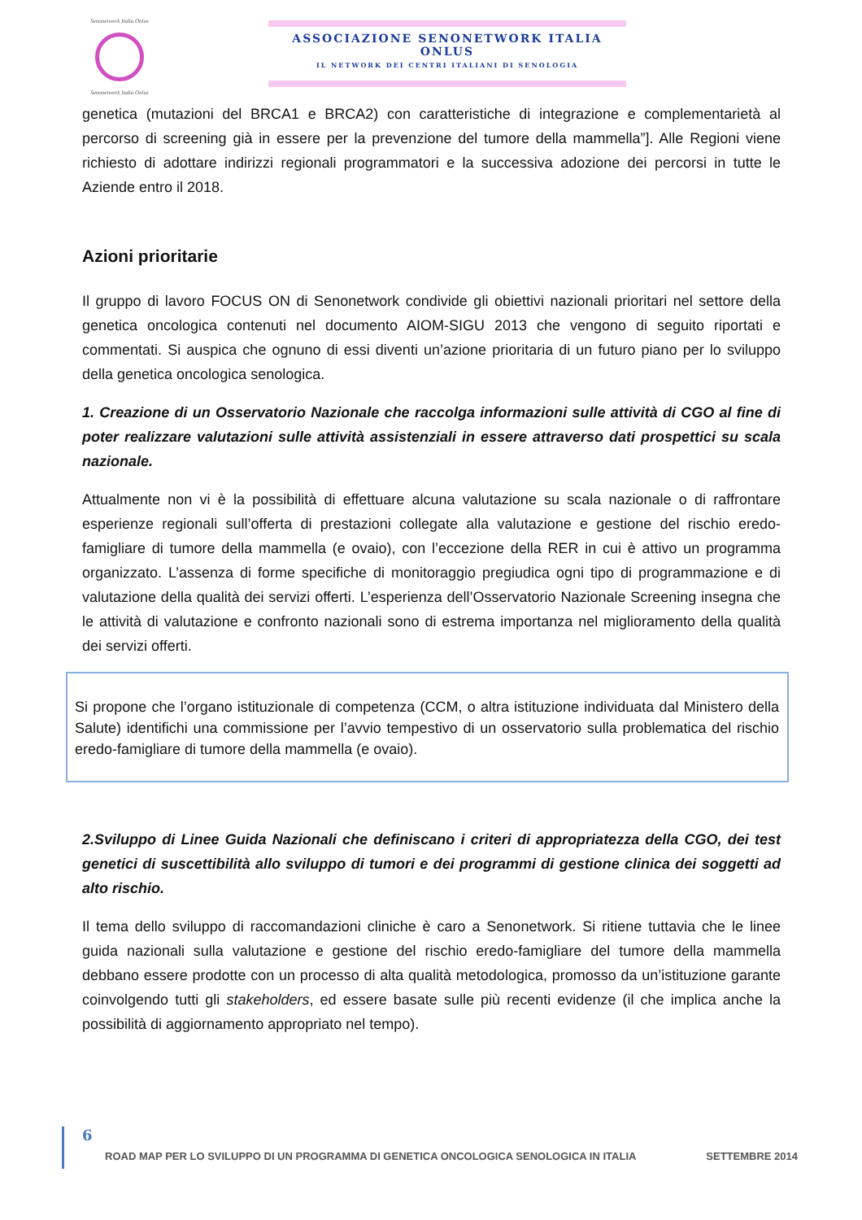Senonetwork Italia Onlus
Senonetwork Italia Onlus
ASSOCIAZIONE SENONETWORK ITALIA ONLUS
IL NETWORK DEI CENTRI ITALIANI DI SENOLOGIA
genetica (mutazioni del BRCA1 e BRCA2) con caratteristiche di integrazione e complementarietà al percorso di screening già in essere per la prevenzione del tumore della mammella”]. Alle Regioni viene richiesto di adottare indirizzi regionali programmatori e la successiva adozione dei percorsi in tutte le Aziende entro il 2018.
Azioni prioritarie
Il gruppo di lavoro FOCUS ON di Senonetwork condivide gli obiettivi nazionali prioritari nel settore della genetica oncologica contenuti nel documento AIOM-SIGU 2013 che vengono di seguito riportati e commentati. Si auspica che ognuno di essi diventi un’azione prioritaria di un futuro piano per lo sviluppo della genetica oncologica senologica.
1. Creazione di un Osservatorio Nazionale che raccolga informazioni sulle attività di CGO al fine di poter realizzare valutazioni sulle attività assistenziali in essere attraverso dati prospettici su scala nazionale.
Attualmente non vi è la possibilità di effettuare alcuna valutazione su scala nazionale o di raffrontare esperienze regionali sull’offerta di prestazioni collegate alla valutazione e gestione del rischio eredo-famigliare di tumore della mammella (e ovaio), con l’eccezione della RER in cui è attivo un programma organizzato. L’assenza di forme specifiche di monitoraggio pregiudica ogni tipo di programmazione e di valutazione della qualità dei servizi offerti. L’esperienza dell’Osservatorio Nazionale Screening insegna che le attività di valutazione e confronto nazionali sono di estrema importanza nel miglioramento della qualità dei servizi offerti.
Si propone che l’organo istituzionale di competenza (CCM, o altra istituzione individuata dal Ministero della Salute) identifichi una commissione per l’avvio tempestivo di un osservatorio sulla problematica del rischio eredo-famigliare di tumore della mammella (e ovaio).
2.Sviluppo di Linee Guida Nazionali che definiscano i criteri di appropriatezza della CGO, dei test genetici di suscettibilità allo sviluppo di tumori e dei programmi di gestione clinica dei soggetti ad alto rischio.
Il tema dello sviluppo di raccomandazioni cliniche è caro a Senonetwork. Si ritiene tuttavia che le linee guida nazionali sulla valutazione e gestione del rischio eredo-famigliare del tumore della mammella debbano essere prodotte con un processo di alta qualità metodologica, promosso da un’istituzione garante coinvolgendo tutti gli stakeholders, ed essere basate sulle più recenti evidenze (il che implica anche la possibilità di aggiornamento appropriato nel tempo).
6
ROAD MAP PER LO SVILUPPO DI UN PROGRAMMA DI GENETICA ONCOLOGICA SENOLOGICA IN ITALIA SETTEMBRE 2014